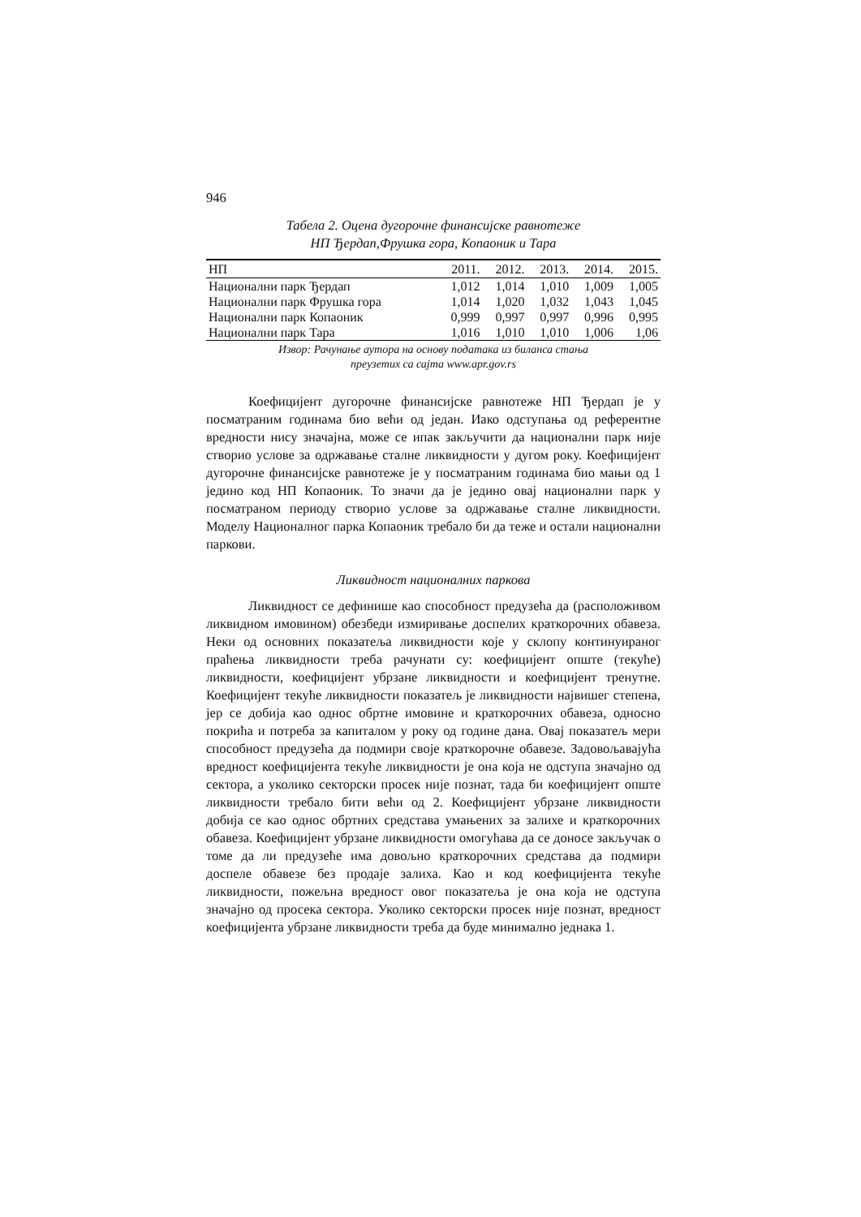946
Табела 2. Оцена дугорочне финансијске равнотеже
НП Ђердап,Фрушка гора, Копаоник и Тара
| НП | 2011. | 2012. | 2013. | 2014. | 2015. |
| --- | --- | --- | --- | --- | --- |
| Национални парк Ђердап | 1,012 | 1,014 | 1,010 | 1,009 | 1,005 |
| Национални парк Фрушка гора | 1,014 | 1,020 | 1,032 | 1,043 | 1,045 |
| Национални парк Копаоник | 0,999 | 0,997 | 0,997 | 0,996 | 0,995 |
| Национални парк Тара | 1,016 | 1,010 | 1,010 | 1,006 | 1,06 |
Извор: Рачунање аутора на основу података из биланса стања
преузетих са сајта www.apr.gov.rs
Коефицијент дугорочне финансијске равнотеже НП Ђердап је у посматраним годинама био већи од један. Иако одступања од референтне вредности нису значајна, може се ипак закључити да национални парк није створио услове за одржавање сталне ликвидности у дугом року. Коефицијент дугорочне финансијске равнотеже је у посматраним годинама био мањи од 1 једино код НП Копаоник. То значи да је једино овај национални парк у посматраном периоду створио услове за одржавање сталне ликвидности. Моделу Националног парка Копаоник требало би да теже и остали национални паркови.
Ликвидност националних паркова
Ликвидност се дефинише као способност предузећа да (расположивом ликвидном имовином) обезбеди измиривање доспелих краткорочних обавеза. Неки од основних показатеља ликвидности које у склопу континуираног праћења ликвидности треба рачунати су: коефицијент опште (текуће) ликвидности, коефицијент убрзане ликвидности и коефицијент тренутне. Коефицијент текуће ликвидности показатељ је ликвидности највишег степена, јер се добија као однос обртне имовине и краткорочних обавеза, односно покрића и потреба за капиталом у року од године дана. Овај показатељ мери способност предузећа да подмири своје краткорочне обавезе. Задовољавајућа вредност коефицијента текуће ликвидности је она која не одступа значајно од сектора, а уколико секторски просек није познат, тада би коефицијент опште ликвидности требало бити већи од 2. Коефицијент убрзане ликвидности добија се као однос обртних средстава умањених за залихе и краткорочних обавеза. Коефицијент убрзане ликвидности омогућава да се доносе закључак о томе да ли предузеће има довољно краткорочних средстава да подмири доспеле обавезе без продаје залиха. Као и код коефицијента текуће ликвидности, пожељна вредност овог показатеља је она која не одступа значајно од просека сектора. Уколико секторски просек није познат, вредност коефицијента убрзане ликвидности треба да буде минимално једнака 1.